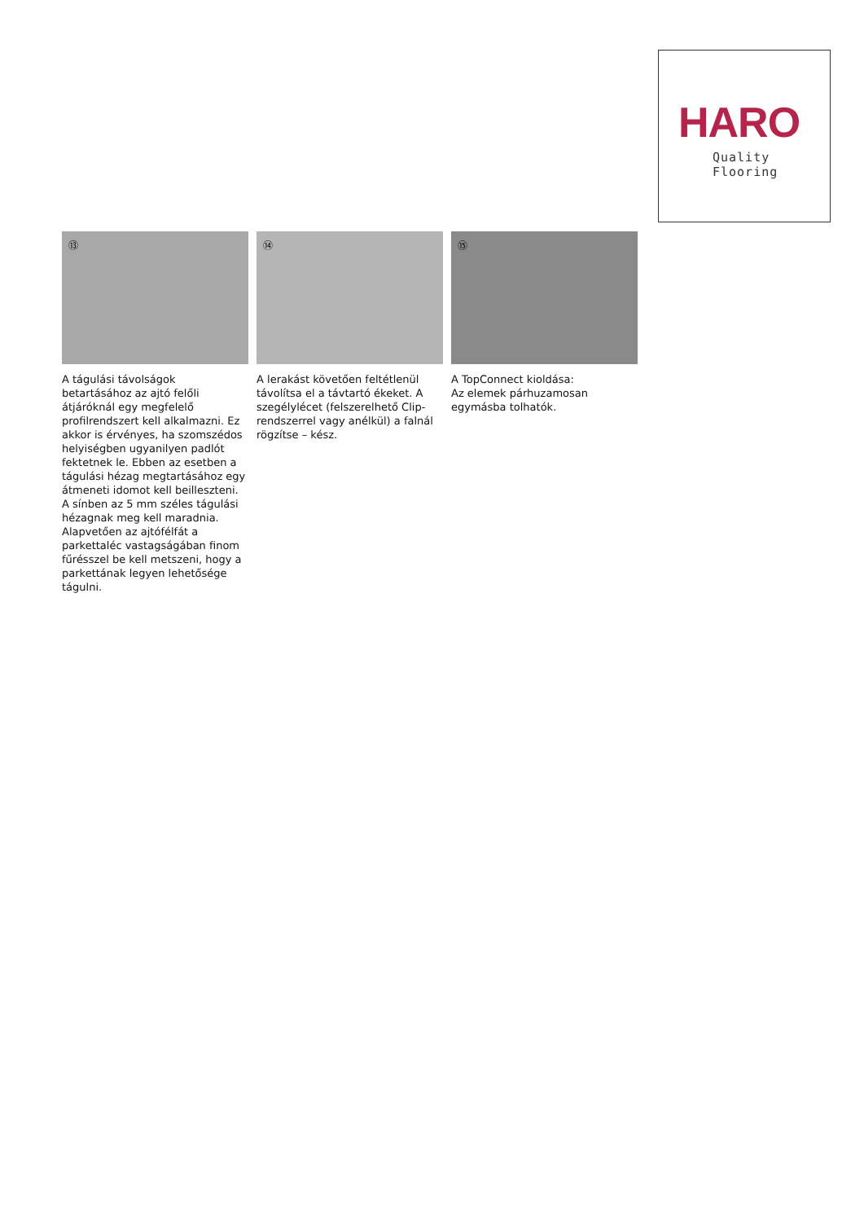HARO
Quality Flooring
⑬
A tágulási távolságok betartásához az ajtó felőli átjáróknál egy megfelelő profilrendszert kell alkalmazni. Ez akkor is érvényes, ha szomszédos helyiségben ugyanilyen padlót fektetnek le. Ebben az esetben a tágulási hézag megtartásához egy átmeneti idomot kell beilleszteni. A sínben az 5 mm széles tágulási hézagnak meg kell maradnia. Alapvetően az ajtófélfát a parkettaléc vastagságában finom fűrésszel be kell metszeni, hogy a parkettának legyen lehetősége tágulni.
⑭
A lerakást követően feltétlenül távolítsa el a távtartó ékeket. A szegélylécet (felszerelhető Clip-rendszerrel vagy anélkül) a falnál rögzítse – kész.
⑮
A TopConnect kioldása:
Az elemek párhuzamosan egymásba tolhatók.